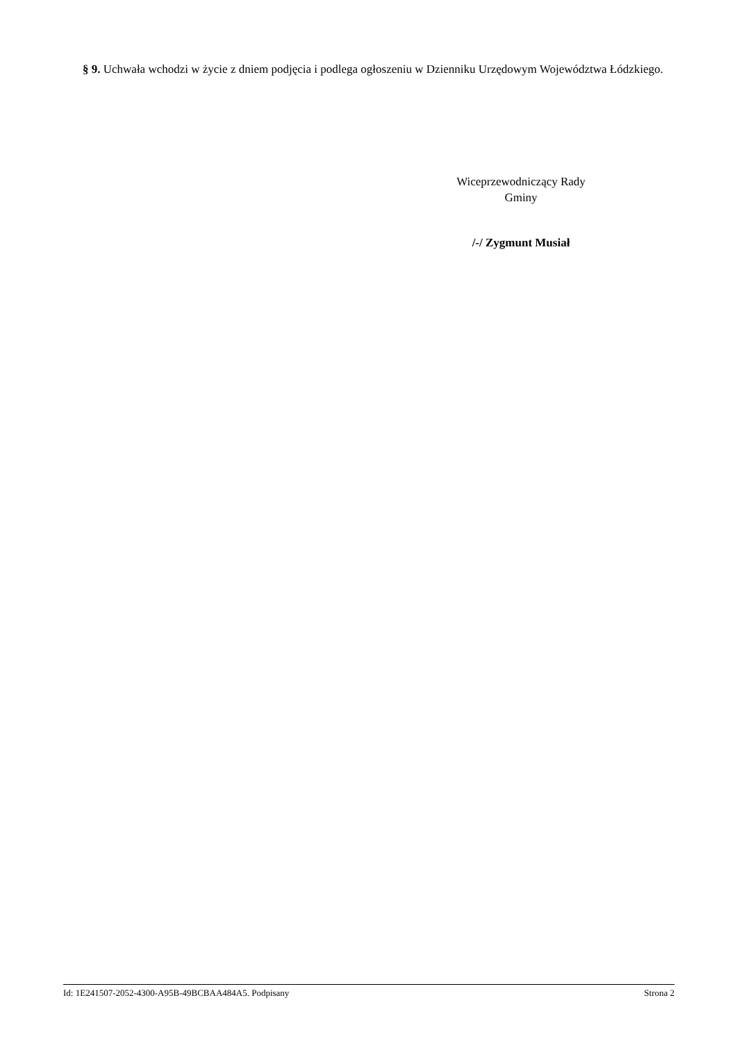§ 9. Uchwała wchodzi w życie z dniem podjęcia i podlega ogłoszeniu w Dzienniku Urzędowym Województwa Łódzkiego.
Wiceprzewodniczący Rady
Gminy
/-/ Zygmunt Musiał
Id: 1E241507-2052-4300-A95B-49BCBAA484A5. Podpisany Strona 2